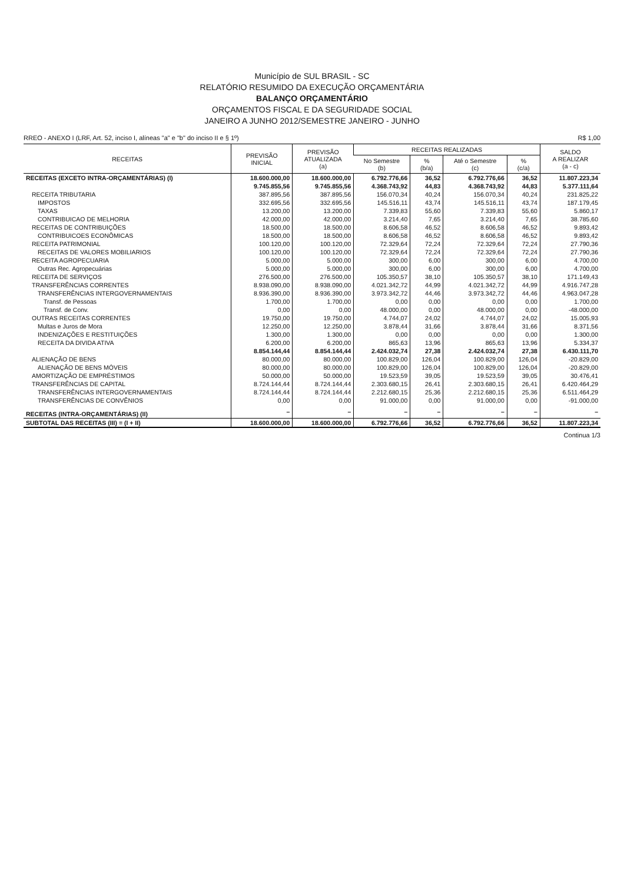Município de SUL BRASIL - SC
RELATÓRIO RESUMIDO DA EXECUÇÃO ORÇAMENTÁRIA
BALANÇO ORÇAMENTÁRIO
ORÇAMENTOS FISCAL E DA SEGURIDADE SOCIAL
JANEIRO A JUNHO 2012/SEMESTRE JANEIRO - JUNHO
RREO - ANEXO I (LRF, Art. 52, inciso I, alíneas "a" e "b" do inciso II e § 1º) R$ 1,00
| RECEITAS | PREVISÃO INICIAL | PREVISÃO ATUALIZADA (a) | RECEITAS REALIZADAS | | | | SALDO A REALIZAR (a - c) |
| --- | --- | --- | --- | --- | --- | --- | --- |
| | | | No Semestre (b) | % (b/a) | Até o Semestre (c) | % (c/a) | |
| RECEITAS (EXCETO INTRA-ORÇAMENTÁRIAS) (I) | 18.600.000,00 | 18.600.000,00 | 6.792.776,66 | 36,52 | 6.792.776,66 | 36,52 | 11.807.223,34 |
| | 9.745.855,56 | 9.745.855,56 | 4.368.743,92 | 44,83 | 4.368.743,92 | 44,83 | 5.377.111,64 |
| RECEITA TRIBUTARIA | 387.895,56 | 387.895,56 | 156.070,34 | 40,24 | 156.070,34 | 40,24 | 231.825,22 |
| IMPOSTOS | 332.695,56 | 332.695,56 | 145.516,11 | 43,74 | 145.516,11 | 43,74 | 187.179,45 |
| TAXAS | 13.200,00 | 13.200,00 | 7.339,83 | 55,60 | 7.339,83 | 55,60 | 5.860,17 |
| CONTRIBUICAO DE MELHORIA | 42.000,00 | 42.000,00 | 3.214,40 | 7,65 | 3.214,40 | 7,65 | 38.785,60 |
| RECEITAS DE CONTRIBUIÇÕES | 18.500,00 | 18.500,00 | 8.606,58 | 46,52 | 8.606,58 | 46,52 | 9.893,42 |
| CONTRIBUICOES ECONÔMICAS | 18.500,00 | 18.500,00 | 8.606,58 | 46,52 | 8.606,58 | 46,52 | 9.893,42 |
| RECEITA PATRIMONIAL | 100.120,00 | 100.120,00 | 72.329,64 | 72,24 | 72.329,64 | 72,24 | 27.790,36 |
| RECEITAS DE VALORES MOBILIARIOS | 100.120,00 | 100.120,00 | 72.329,64 | 72,24 | 72.329,64 | 72,24 | 27.790,36 |
| RECEITA AGROPECUARIA | 5.000,00 | 5.000,00 | 300,00 | 6,00 | 300,00 | 6,00 | 4.700,00 |
| Outras Rec. Agropecuárias | 5.000,00 | 5.000,00 | 300,00 | 6,00 | 300,00 | 6,00 | 4.700,00 |
| RECEITA DE SERVIÇOS | 276.500,00 | 276.500,00 | 105.350,57 | 38,10 | 105.350,57 | 38,10 | 171.149,43 |
| TRANSFERÊNCIAS CORRENTES | 8.938.090,00 | 8.938.090,00 | 4.021.342,72 | 44,99 | 4.021.342,72 | 44,99 | 4.916.747,28 |
| TRANSFERÊNCIAS INTERGOVERNAMENTAIS | 8.936.390,00 | 8.936.390,00 | 3.973.342,72 | 44,46 | 3.973.342,72 | 44,46 | 4.963.047,28 |
| Transf. de Pessoas | 1.700,00 | 1.700,00 | 0,00 | 0,00 | 0,00 | 0,00 | 1.700,00 |
| Transf. de Conv. | 0,00 | 0,00 | 48.000,00 | 0,00 | 48.000,00 | 0,00 | -48.000,00 |
| OUTRAS RECEITAS CORRENTES | 19.750,00 | 19.750,00 | 4.744,07 | 24,02 | 4.744,07 | 24,02 | 15.005,93 |
| Multas e Juros de Mora | 12.250,00 | 12.250,00 | 3.878,44 | 31,66 | 3.878,44 | 31,66 | 8.371,56 |
| INDENIZAÇÕES E RESTITUIÇÕES | 1.300,00 | 1.300,00 | 0,00 | 0,00 | 0,00 | 0,00 | 1.300,00 |
| RECEITA DA DIVIDA ATIVA | 6.200,00 | 6.200,00 | 865,63 | 13,96 | 865,63 | 13,96 | 5.334,37 |
| | 8.854.144,44 | 8.854.144,44 | 2.424.032,74 | 27,38 | 2.424.032,74 | 27,38 | 6.430.111,70 |
| ALIENAÇÃO DE BENS | 80.000,00 | 80.000,00 | 100.829,00 | 126,04 | 100.829,00 | 126,04 | -20.829,00 |
| ALIENAÇÃO DE BENS MÓVEIS | 80.000,00 | 80.000,00 | 100.829,00 | 126,04 | 100.829,00 | 126,04 | -20.829,00 |
| AMORTIZAÇÃO DE EMPRÉSTIMOS | 50.000,00 | 50.000,00 | 19.523,59 | 39,05 | 19.523,59 | 39,05 | 30.476,41 |
| TRANSFERÊNCIAS DE CAPITAL | 8.724.144,44 | 8.724.144,44 | 2.303.680,15 | 26,41 | 2.303.680,15 | 26,41 | 6.420.464,29 |
| TRANSFERÊNCIAS INTERGOVERNAMENTAIS | 8.724.144,44 | 8.724.144,44 | 2.212.680,15 | 25,36 | 2.212.680,15 | 25,36 | 6.511.464,29 |
| TRANSFERÊNCIAS DE CONVÊNIOS | 0,00 | 0,00 | 91.000,00 | 0,00 | 91.000,00 | 0,00 | -91.000,00 |
| RECEITAS (INTRA-ORÇAMENTÁRIAS) (II) | – | – | – | – | – | – | – |
| SUBTOTAL DAS RECEITAS (III) = (I + II) | 18.600.000,00 | 18.600.000,00 | 6.792.776,66 | 36,52 | 6.792.776,66 | 36,52 | 11.807.223,34 |
Continua 1/3